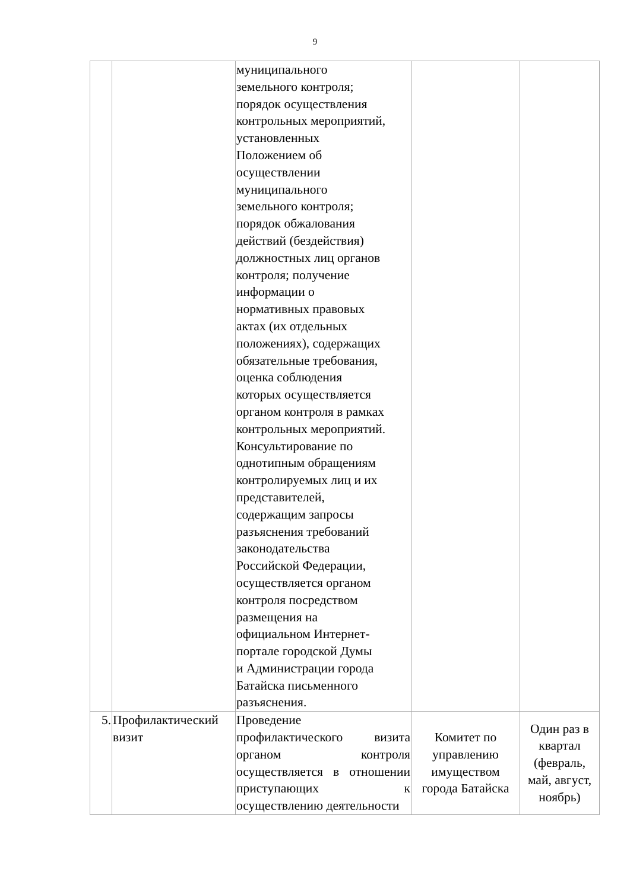9
| | | муниципального земельного контроля; порядок осуществления контрольных мероприятий, установленных Положением об осуществлении муниципального земельного контроля; порядок обжалования действий (бездействия) должностных лиц органов контроля; получение информации о нормативных правовых актах (их отдельных положениях), содержащих обязательные требования, оценка соблюдения которых осуществляется органом контроля в рамках контрольных мероприятий. Консультирование по однотипным обращениям контролируемых лиц и их представителей, содержащим запросы разъяснения требований законодательства Российской Федерации, осуществляется органом контроля посредством размещения на официальном Интернет- портале городской Думы и Администрации города Батайска письменного разъяснения. | | |
| 5. | Профилактический визит | Проведение профилактического визита органом контроля осуществляется в отношении приступающих к осуществлению деятельности | Комитет по управлению имуществом города Батайска | Один раз в квартал (февраль, май, август, ноябрь) |